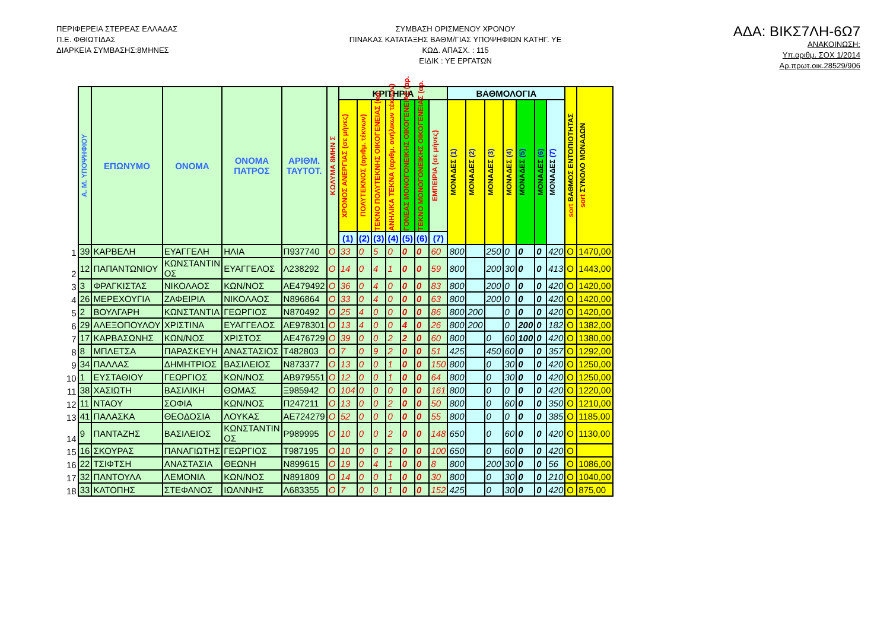ΠΕΡΙΦΕΡΕΙΑ ΣΤΕΡΕΑΣ ΕΛΛΑΔΑΣ
Π.Ε. ΦΘΙΩΤΙΔΑΣ
ΔΙΑΡΚΕΙΑ ΣΥΜΒΑΣΗΣ:8ΜΗΝΕΣ
ΣΥΜΒΑΣΗ ΟΡΙΣΜΕΝΟΥ ΧΡΟΝΟΥ
ΠΙΝΑΚΑΣ ΚΑΤΑΤΑΞΗΣ ΒΑΘΜ/ΓΙΑΣ ΥΠΟΨΗΦΙΩΝ ΚΑΤΗΓ. ΥΕ
ΚΩΔ. ΑΠΑΣΧ. : 115
ΕΙΔΙΚ : ΥΕ ΕΡΓΑΤΩΝ
ΑΔΑ: ΒΙΚΣ7ΛΗ-6Ω7
ΑΝΑΚΟΙΝΩΣΗ:
Υπ.αριθμ. ΣΟΧ 1/2014
Αρ.πρωτ.οικ.28529/906
| | Α. Μ. ΥΠΟΨΗΦΙΟΥ | ΕΠΩΝΥΜΟ | ΟΝΟΜΑ | ΟΝΟΜΑ ΠΑΤΡΟΣ | ΑΡΙΘΜ. ΤΑΥΤΟΤ. | ΚΩΛΥΜΑ 8ΜΗΝ Σ | ΚΡΙΤΗΡΙΑ | | | | | | | ΒΑΘΜΟΛΟΓΙΑ | | | | | | | sort ΒΑΘΜΟΣ ΕΝΤΟΠΙΟΤΗΤΑΣ | sort ΣΥΝΟΛΟ ΜΟΝΑΔΩΝ |
| --- | --- | --- | --- | --- | --- | --- | --- | --- | --- | --- | --- | --- | --- | --- | --- | --- | --- | --- | --- | --- | --- | --- |
| | | | | | | | ΧΡΟΝΟΣ ΑΝΕΡΓΙΑΣ (σε μήνες) | ΠΟΛΥΤΕΚΝΟΣ (αριθμ. τέκνων) | ΤΕΚΝΟ ΠΟΛΥΤΕΚΝΗΣ ΟΙΚΟΓΕΝΕΙΑΣ (αρ. | ΑΝΗΛΙΚΑ ΤΕΚΝΑ (αριθμ. ανήλικων τέκνων) | ΓΟΝΕΑΣ ΜΟΝΟΓΟΝΕΙΚΗΣ ΟΙΚΟΓΕΝΕΙΑΣ (αρ. | ΤΕΚΝΟ ΜΟΝΟΓΟΝΕΙΚΗΣ ΟΙΚΟΓΕΝΕΙΑΣ (αρ. | ΕΜΠΕΙΡΙΑ (σε μήνες) | ΜΟΝΑΔΕΣ (1) | ΜΟΝΑΔΕΣ (2) | ΜΟΝΑΔΕΣ (3) | ΜΟΝΑΔΕΣ (4) | ΜΟΝΑΔΕΣ (5) | ΜΟΝΑΔΕΣ (6) | ΜΟΝΑΔΕΣ (7) | | |
| | | | | | | | (1) | (2) | (3) | (4) | (5) | (6) | (7) | | | | | | | | | |
| 1 | 39 | ΚΑΡΒΕΛΗ | ΕΥΑΓΓΕΛΗ | ΗΛΙΑ | Π937740 | O | 33 | 0 | 5 | 0 | 0 | 0 | 60 | 800 | | 250 | 0 | 0 | 0 | 420 | O | 1470,00 |
| 2 | 12 | ΠΑΠΑΝΤΩΝΙΟΥ | ΚΩΝΣΤΑΝΤΙΝ ΟΣ | ΕΥΑΓΓΕΛΟΣ | Λ238292 | O | 14 | 0 | 4 | 1 | 0 | 0 | 59 | 800 | | 200 | 30 | 0 | 0 | 413 | O | 1443,00 |
| 3 | 3 | ΦΡΑΓΚΙΣΤΑΣ | ΝΙΚΟΛΑΟΣ | ΚΩΝ/ΝΟΣ | ΑΕ479492 | O | 36 | 0 | 4 | 0 | 0 | 0 | 83 | 800 | | 200 | 0 | 0 | 0 | 420 | O | 1420,00 |
| 4 | 26 | ΜΕΡΕΧΟΥΓΙΑ | ΖΑΦΕΙΡΙΑ | ΝΙΚΟΛΑΟΣ | Ν896864 | O | 33 | 0 | 4 | 0 | 0 | 0 | 63 | 800 | | 200 | 0 | 0 | 0 | 420 | O | 1420,00 |
| 5 | 2 | ΒΟΥΛΓΑΡΗ | ΚΩΝΣΤΑΝΤΙΑ | ΓΕΩΡΓΙΟΣ | Ν870492 | O | 25 | 4 | 0 | 0 | 0 | 0 | 86 | 800 | 200 | | 0 | 0 | 0 | 420 | O | 1420,00 |
| 6 | 29 | ΑΛΕΞΟΠΟΥΛΟΥ | ΧΡΙΣΤΙΝΑ | ΕΥΑΓΓΕΛΟΣ | ΑΕ978301 | O | 13 | 4 | 0 | 0 | 4 | 0 | 26 | 800 | 200 | | 0 | 200 | 0 | 182 | O | 1382,00 |
| 7 | 17 | ΚΑΡΒΑΣΩΝΗΣ | ΚΩΝ/ΝΟΣ | ΧΡΙΣΤΟΣ | ΑΕ476729 | O | 39 | 0 | 0 | 2 | 2 | 0 | 60 | 800 | | 0 | 60 | 100 | 0 | 420 | O | 1380,00 |
| 8 | 8 | ΜΠΛΕΤΣΑ | ΠΑΡΑΣΚΕΥΗ | ΑΝΑΣΤΑΣΙΟΣ | Τ482803 | O | 7 | 0 | 9 | 2 | 0 | 0 | 51 | 425 | | 450 | 60 | 0 | 0 | 357 | O | 1292,00 |
| 9 | 34 | ΠΑΛΛΑΣ | ΔΗΜΗΤΡΙΟΣ | ΒΑΣΙΛΕΙΟΣ | Ν873377 | O | 13 | 0 | 0 | 1 | 0 | 0 | 150 | 800 | | 0 | 30 | 0 | 0 | 420 | O | 1250,00 |
| 10 | 1 | ΕΥΣΤΑΘΙΟΥ | ΓΕΩΡΓΙΟΣ | ΚΩΝ/ΝΟΣ | ΑΒ979551 | O | 12 | 0 | 0 | 1 | 0 | 0 | 64 | 800 | | 0 | 30 | 0 | 0 | 420 | O | 1250,00 |
| 11 | 38 | ΧΑΣΙΩΤΗ | ΒΑΣΙΛΙΚΗ | ΘΩΜΑΣ | Ξ985942 | O | 104 | 0 | 0 | 0 | 0 | 0 | 161 | 800 | | 0 | 0 | 0 | 0 | 420 | O | 1220,00 |
| 12 | 11 | ΝΤΑΟΥ | ΣΟΦΙΑ | ΚΩΝ/ΝΟΣ | Π247211 | O | 13 | 0 | 0 | 2 | 0 | 0 | 50 | 800 | | 0 | 60 | 0 | 0 | 350 | O | 1210,00 |
| 13 | 41 | ΠΑΛΑΣΚΑ | ΘΕΟΔΟΣΙΑ | ΛΟΥΚΑΣ | ΑΕ724279 | O | 52 | 0 | 0 | 0 | 0 | 0 | 55 | 800 | | 0 | 0 | 0 | 0 | 385 | O | 1185,00 |
| 14 | 9 | ΠΑΝΤΑΖΗΣ | ΒΑΣΙΛΕΙΟΣ | ΚΩΝΣΤΑΝΤΙΝ ΟΣ | Ρ989995 | O | 10 | 0 | 0 | 2 | 0 | 0 | 148 | 650 | | 0 | 60 | 0 | 0 | 420 | O | 1130,00 |
| 15 | 16 | ΣΚΟΥΡΑΣ | ΠΑΝΑΓΙΩΤΗΣ | ΓΕΩΡΓΙΟΣ | Τ987195 | O | 10 | 0 | 0 | 2 | 0 | 0 | 100 | 650 | | 0 | 60 | 0 | 0 | 420 | O | |
| 16 | 22 | ΤΣΙΦΤΣΗ | ΑΝΑΣΤΑΣΙΑ | ΘΕΩΝΗ | Ν899615 | O | 19 | 0 | 4 | 1 | 0 | 0 | 8 | 800 | | 200 | 30 | 0 | 0 | 56 | O | 1086,00 |
| 17 | 32 | ΠΑΝΤΟΥΛΑ | ΛΕΜΟΝΙΑ | ΚΩΝ/ΝΟΣ | Ν891809 | O | 14 | 0 | 0 | 1 | 0 | 0 | 30 | 800 | | 0 | 30 | 0 | 0 | 210 | O | 1040,00 |
| 18 | 33 | ΚΑΤΟΠΗΣ | ΣΤΕΦΑΝΟΣ | ΙΩΑΝΝΗΣ | Λ683355 | O | 7 | 0 | 0 | 1 | 0 | 0 | 152 | 425 | | 0 | 30 | 0 | 0 | 420 | O | 875,00 |